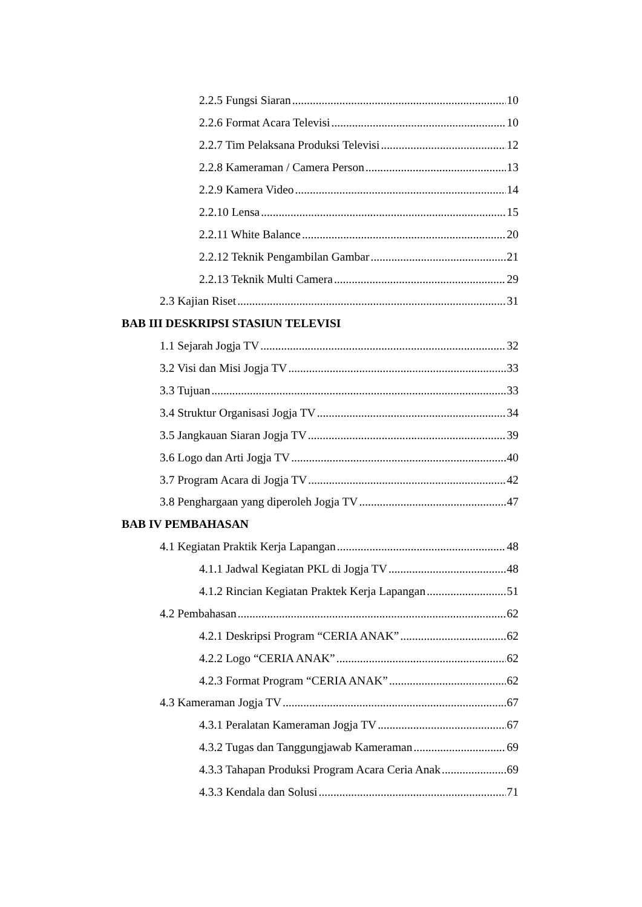2.2.5 Fungsi Siaran 10
2.2.6 Format Acara Televisi 10
2.2.7 Tim Pelaksana Produksi Televisi 12
2.2.8 Kameraman / Camera Person 13
2.2.9 Kamera Video 14
2.2.10 Lensa 15
2.2.11 White Balance 20
2.2.12 Teknik Pengambilan Gambar 21
2.2.13 Teknik Multi Camera 29
2.3 Kajian Riset 31
BAB III DESKRIPSI STASIUN TELEVISI
1.1 Sejarah Jogja TV 32
3.2 Visi dan Misi Jogja TV 33
3.3 Tujuan 33
3.4 Struktur Organisasi Jogja TV 34
3.5 Jangkauan Siaran Jogja TV 39
3.6 Logo dan Arti Jogja TV 40
3.7 Program Acara di Jogja TV 42
3.8 Penghargaan yang diperoleh Jogja TV 47
BAB IV PEMBAHASAN
4.1 Kegiatan Praktik Kerja Lapangan 48
4.1.1 Jadwal Kegiatan PKL di Jogja TV 48
4.1.2 Rincian Kegiatan Praktek Kerja Lapangan 51
4.2 Pembahasan 62
4.2.1 Deskripsi Program “CERIA ANAK” 62
4.2.2 Logo “CERIA ANAK” 62
4.2.3 Format Program “CERIA ANAK” 62
4.3 Kameraman Jogja TV 67
4.3.1 Peralatan Kameraman Jogja TV 67
4.3.2 Tugas dan Tanggungjawab Kameraman 69
4.3.3 Tahapan Produksi Program Acara Ceria Anak 69
4.3.3 Kendala dan Solusi 71